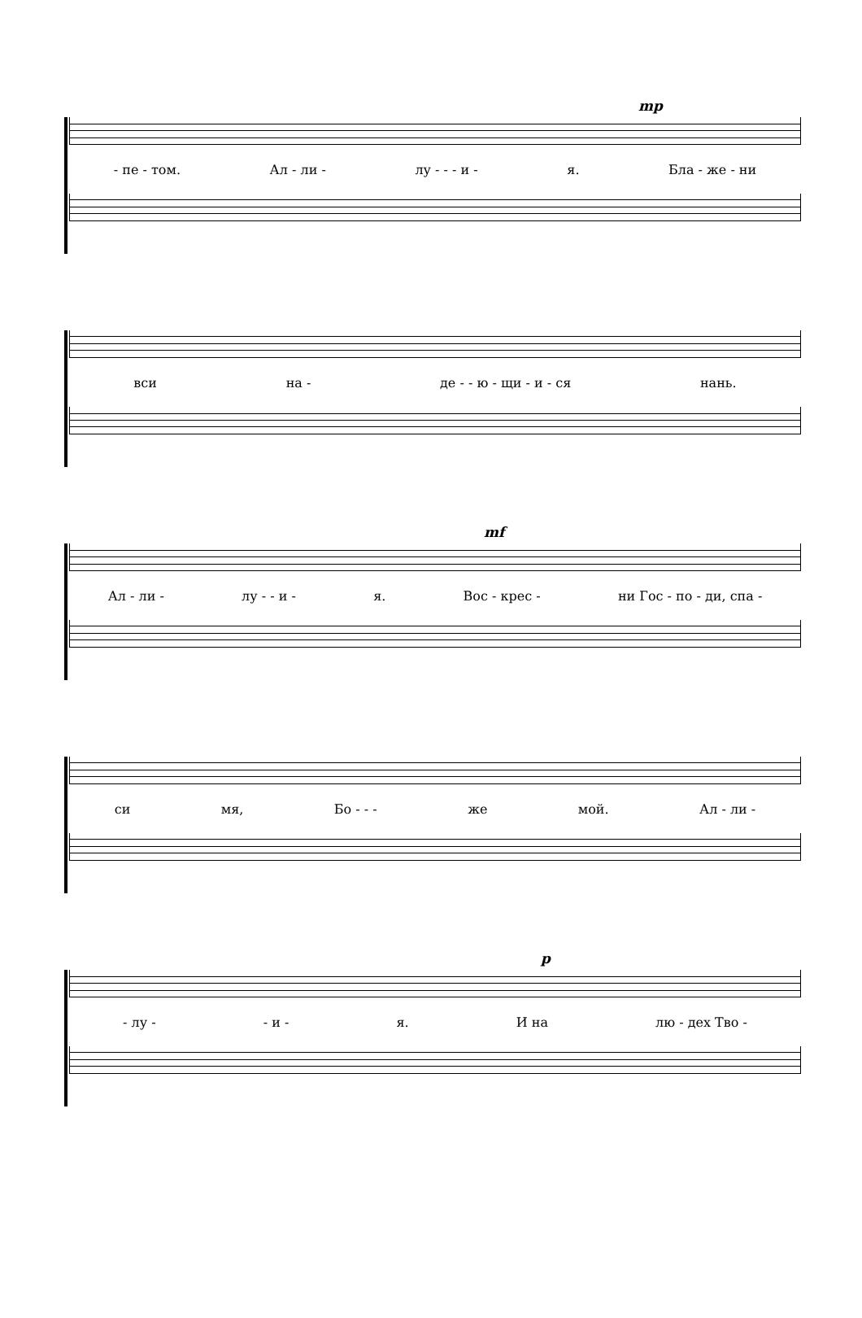mp
- пе - том. Ал - ли - лу - - - и - я. Бла - же - ни
вси на - де - - ю - щи - и - ся нань.
mf
Ал - ли - лу - - и - я. Вос - крес - ни Гос - по - ди, спа -
си мя, Бо - - - же мой. Ал - ли -
p
- лу - - и - я. И на лю - дех Тво -